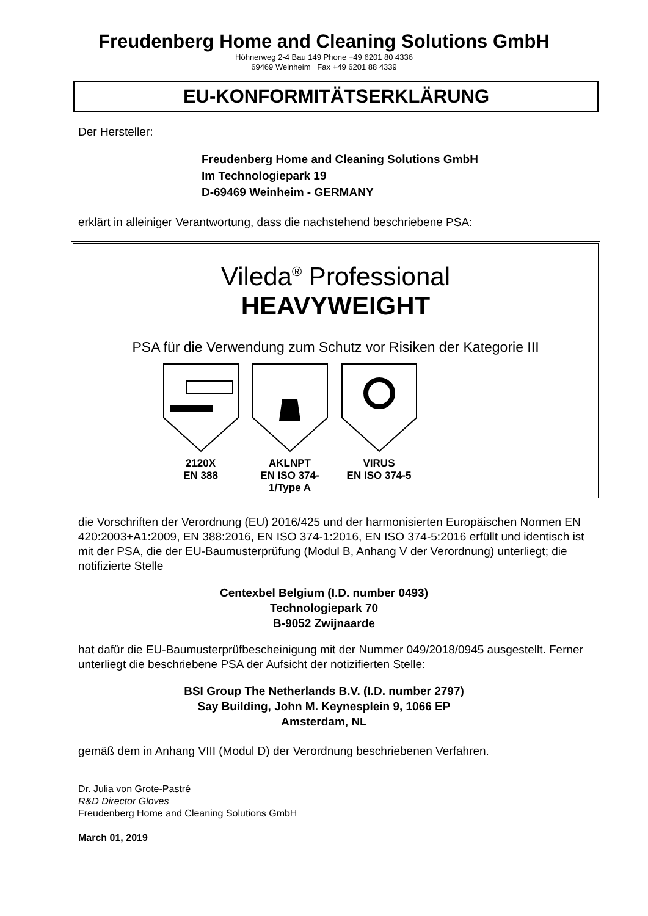Freudenberg Home and Cleaning Solutions GmbH
Höhnerweg 2-4 Bau 149 Phone +49 6201 80 4336
69469 Weinheim Fax +49 6201 88 4339
EU-KONFORMITÄTSERKLÄRUNG
Der Hersteller:
Freudenberg Home and Cleaning Solutions GmbH
Im Technologiepark 19
D-69469 Weinheim - GERMANY
erklärt in alleiniger Verantwortung, dass die nachstehend beschriebene PSA:
Vileda<sup>®</sup> Professional
HEAVYWEIGHT
PSA für die Verwendung zum Schutz vor Risiken der Kategorie III
2120X
EN 388
AKLNPT
EN ISO 374-1/Type A
VIRUS
EN ISO 374-5
die Vorschriften der Verordnung (EU) 2016/425 und der harmonisierten Europäischen Normen EN 420:2003+A1:2009, EN 388:2016, EN ISO 374-1:2016, EN ISO 374-5:2016 erfüllt und identisch ist mit der PSA, die der EU-Baumusterprüfung (Modul B, Anhang V der Verordnung) unterliegt; die notifizierte Stelle
Centexbel Belgium (I.D. number 0493)
Technologiepark 70
B-9052 Zwijnaarde
hat dafür die EU-Baumusterprüfbescheinigung mit der Nummer 049/2018/0945 ausgestellt. Ferner unterliegt die beschriebene PSA der Aufsicht der notizifierten Stelle:
BSI Group The Netherlands B.V. (I.D. number 2797)
Say Building, John M. Keynesplein 9, 1066 EP
Amsterdam, NL
gemäß dem in Anhang VIII (Modul D) der Verordnung beschriebenen Verfahren.
Dr. Julia von Grote-Pastré
R&D Director Gloves
Freudenberg Home and Cleaning Solutions GmbH
March 01, 2019